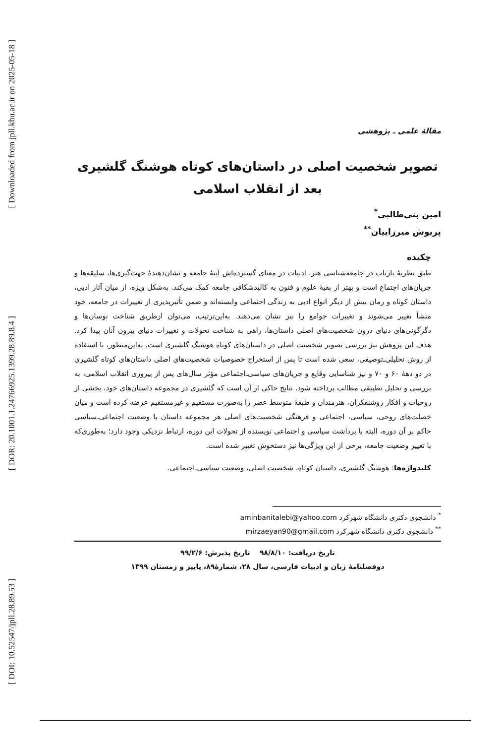[ Downloaded from jpll.khu.ac.ir on 2025-05-18 ]
[ DOR: 20.1001.1.24766925.1399.28.89.8.4 ]
[ DOI: 10.52547/jpll.28.89.53 ]
مقالهٔ علمی ـ پژوهشی
تصویر شخصیت اصلی در داستان‌های کوتاه هوشنگ گلشیری
بعد از انقلاب اسلامی
امین بنی‌طالبی<sup>*</sup>
پریوش میرزاییان<sup>**</sup>
چکیده
طبق نظریهٔ بازتاب در جامعه‌شناسی هنر، ادبیات در معنای گسترده‌اش آینهٔ جامعه و نشان‌دهندهٔ جهت‌گیری‌ها، سلیقه‌ها و جریان‌های اجتماع است و بهتر از بقیهٔ علوم و فنون به کالبدشکافی جامعه کمک می‌کند. به‌شکل ویژه، از میان آثار ادبی، داستان کوتاه و رمان بیش از دیگر انواع ادبی به زندگی اجتماعی وابسته‌اند و ضمن تأثیرپذیری از تغییرات در جامعه، خود منشأ تغییر می‌شوند و تغییرات جوامع را نیز نشان می‌دهند. به‌این‌ترتیب، می‌توان ازطریق شناخت نوسان‌ها و دگرگونی‌های دنیای درون شخصیت‌های اصلی داستان‌ها، راهی به شناخت تحولات و تغییرات دنیای بیرون آنان پیدا کرد. هدف این پژوهش نیز بررسی تصویر شخصیت اصلی در داستان‌های کوتاه هوشنگ گلشیری است. به‌این‌منظور، با استفاده از روش تحلیلی‌ـ‌توصیفی، سعی شده است تا پس از استخراج خصوصیات شخصیت‌های اصلی داستان‌های کوتاه گلشیری در دو دههٔ ۶۰ و ۷۰ و نیز شناسایی وقایع و جریان‌های سیاسی‌ـ‌اجتماعی مؤثر سال‌های پس از پیروزی انقلاب اسلامی، به بررسی و تحلیل تطبیقی مطالب پرداخته شود. نتایج حاکی از آن است که گلشیری در مجموعه داستان‌های خود، بخشی از روحیات و افکار روشنفکران، هنرمندان و طبقهٔ متوسط عصر را به‌صورت مستقیم و غیرمستقیم عرضه کرده است و میان خصلت‌های روحی، سیاسی، اجتماعی و فرهنگی شخصیت‌های اصلی هر مجموعه داستان با وضعیت اجتماعی‌ـ‌سیاسی حاکم بر آن دوره، البته با برداشت سیاسی و اجتماعی نویسنده از تحولات این دوره، ارتباط نزدیکی وجود دارد؛ به‌طوری‌که با تغییر وضعیت جامعه، برخی از این ویژگی‌ها نیز دستخوش تغییر شده است.
کلیدواژه‌ها: هوشنگ گلشیری، داستان کوتاه، شخصیت اصلی، وضعیت سیاسی‌ـ‌اجتماعی.
<sup>*</sup> دانشجوی دکتری دانشگاه شهرکرد aminbanitalebi@yahoo.com
<sup>**</sup> دانشجوی دکتری دانشگاه شهرکرد mirzaeyan90@gmail.com
تاریخ دریافت: ۹۸/۸/۱۰ تاریخ پذیرش: ۹۹/۲/۶
دوفصلنامهٔ زبان و ادبیات فارسی، سال ۲۸، شمارهٔ۸۹، پاییز و زمستان ۱۳۹۹